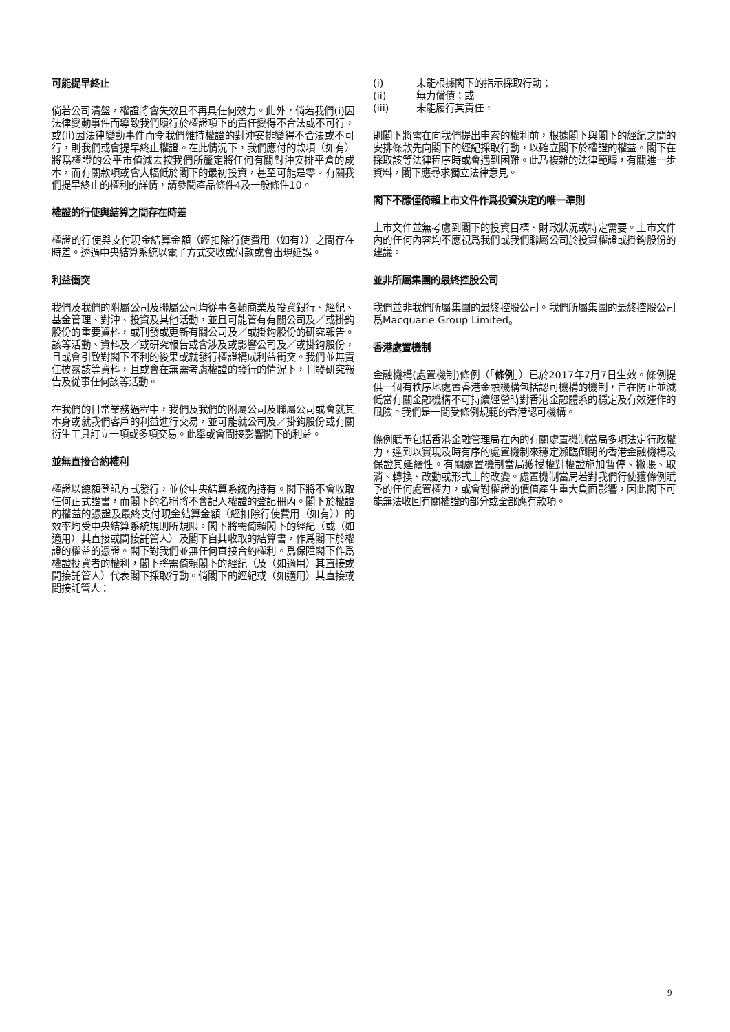可能提早終止
倘若公司清盤，權證將會失效且不再具任何效力。此外，倘若我們(i)因法律變動事件而導致我們履行於權證項下的責任變得不合法或不可行，或(ii)因法律變動事件而令我們維持權證的對沖安排變得不合法或不可行，則我們或會提早終止權證。在此情況下，我們應付的款項（如有）將爲權證的公平市值減去按我們所釐定將任何有關對沖安排平倉的成本，而有關款項或會大幅低於閣下的最初投資，甚至可能是零。有關我們提早終止的權利的詳情，請參閱產品條件4及一般條件10。
權證的行使與結算之間存在時差
權證的行使與支付現金結算金額（經扣除行使費用（如有））之間存在時差。透過中央結算系統以電子方式交收或付款或會出現延誤。
利益衝突
我們及我們的附屬公司及聯屬公司均從事各類商業及投資銀行、經紀、基金管理、對沖、投資及其他活動，並且可能管有有關公司及／或掛鈎股份的重要資料，或刊發或更新有關公司及／或掛鈎股份的研究報告。該等活動、資料及／或研究報告或會涉及或影響公司及／或掛鈎股份，且或會引致對閣下不利的後果或就發行權證構成利益衝突。我們並無責任披露該等資料，且或會在無需考慮權證的發行的情況下，刊發研究報告及從事任何該等活動。
在我們的日常業務過程中，我們及我們的附屬公司及聯屬公司或會就其本身或就我們客戶的利益進行交易，並可能就公司及／掛鈎股份或有關衍生工具訂立一項或多項交易。此舉或會間接影響閣下的利益。
並無直接合約權利
權證以總額登記方式發行，並於中央結算系統內持有。閣下將不會收取任何正式證書，而閣下的名稱將不會記入權證的登記冊內。閣下於權證的權益的憑證及最終支付現金結算金額（經扣除行使費用（如有））的效率均受中央結算系統規則所規限。閣下將需倚賴閣下的經紀（或（如適用）其直接或間接託管人）及閣下自其收取的結算書，作爲閣下於權證的權益的憑證。閣下對我們並無任何直接合約權利。爲保障閣下作爲權證投資者的權利，閣下將需倚賴閣下的經紀（及（如適用）其直接或間接託管人）代表閣下採取行動。倘閣下的經紀或（如適用）其直接或間接託管人：
(i) 未能根據閣下的指示採取行動；
(ii) 無力償債；或
(iii) 未能履行其責任，
則閣下將需在向我們提出申索的權利前，根據閣下與閣下的經紀之間的安排條款先向閣下的經紀採取行動，以確立閣下於權證的權益。閣下在採取該等法律程序時或會遇到困難。此乃複雜的法律範疇，有關進一步資料，閣下應尋求獨立法律意見。
閣下不應僅倚賴上市文件作爲投資決定的唯一準則
上市文件並無考慮到閣下的投資目標、財政狀況或特定需要。上市文件內的任何內容均不應視爲我們或我們聯屬公司於投資權證或掛鈎股份的建議。
並非所屬集團的最終控股公司
我們並非我們所屬集團的最終控股公司。我們所屬集團的最終控股公司爲Macquarie Group Limited。
香港處置機制
金融機構(處置機制)條例（「條例」）已於2017年7月7日生效。條例提供一個有秩序地處置香港金融機構包括認可機構的機制，旨在防止並減低當有關金融機構不可持續經營時對香港金融體系的穩定及有效運作的風險。我們是一間受條例規範的香港認可機構。
條例賦予包括香港金融管理局在內的有關處置機制當局多項法定行政權力，達到以實現及時有序的處置機制來穩定瀕臨倒閉的香港金融機構及保證其延續性。有關處置機制當局獲授權對權證施加暫停、撇賬、取消、轉換、改動或形式上的改變。處置機制當局若對我們行使獲條例賦予的任何處置權力，或會對權證的價值產生重大負面影響，因此閣下可能無法收回有關權證的部分或全部應有款項。
9